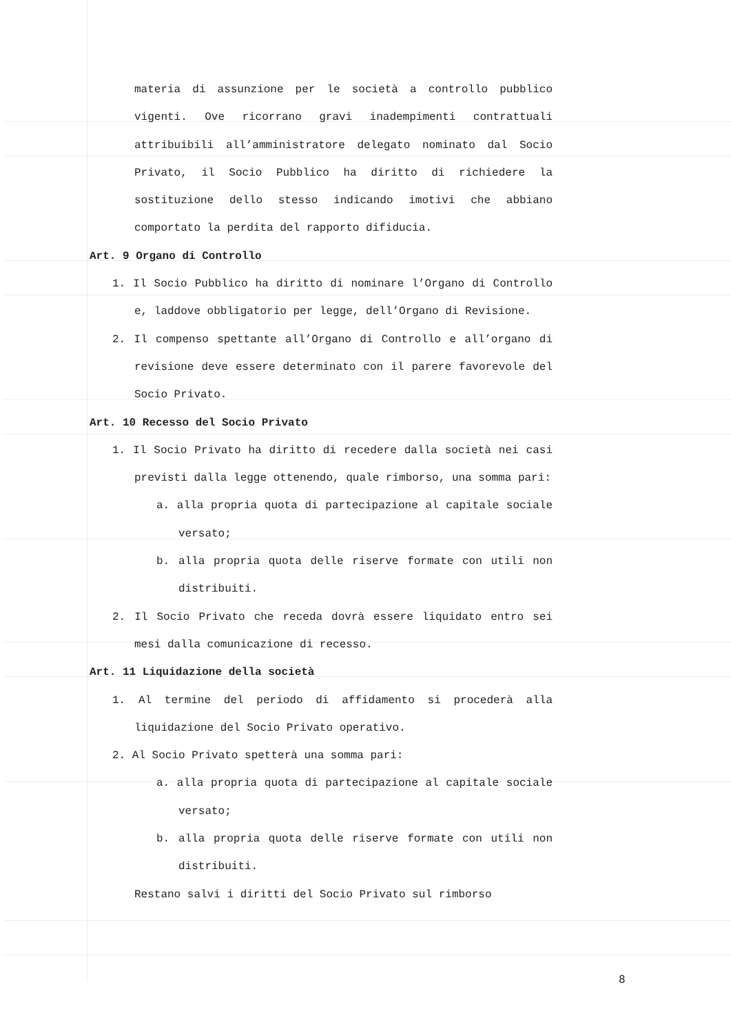materia di assunzione per le società a controllo pubblico vigenti. Ove ricorrano gravi inadempimenti contrattuali attribuibili all’amministratore delegato nominato dal Socio Privato, il Socio Pubblico ha diritto di richiedere la sostituzione dello stesso indicando imotivi che abbiano comportato la perdita del rapporto difiducia.
Art. 9 Organo di Controllo
1. Il Socio Pubblico ha diritto di nominare l’Organo di Controllo e, laddove obbligatorio per legge, dell’Organo di Revisione.
2. Il compenso spettante all’Organo di Controllo e all’organo di revisione deve essere determinato con il parere favorevole del Socio Privato.
Art. 10 Recesso del Socio Privato
1. Il Socio Privato ha diritto di recedere dalla società nei casi previsti dalla legge ottenendo, quale rimborso, una somma pari:
a. alla propria quota di partecipazione al capitale sociale versato;
b. alla propria quota delle riserve formate con utili non distribuiti.
2. Il Socio Privato che receda dovrà essere liquidato entro sei mesi dalla comunicazione di recesso.
Art. 11 Liquidazione della società
1. Al termine del periodo di affidamento si procederà alla liquidazione del Socio Privato operativo.
2. Al Socio Privato spetterà una somma pari:
a. alla propria quota di partecipazione al capitale sociale versato;
b. alla propria quota delle riserve formate con utili non distribuiti.
Restano salvi i diritti del Socio Privato sul rimborso
8